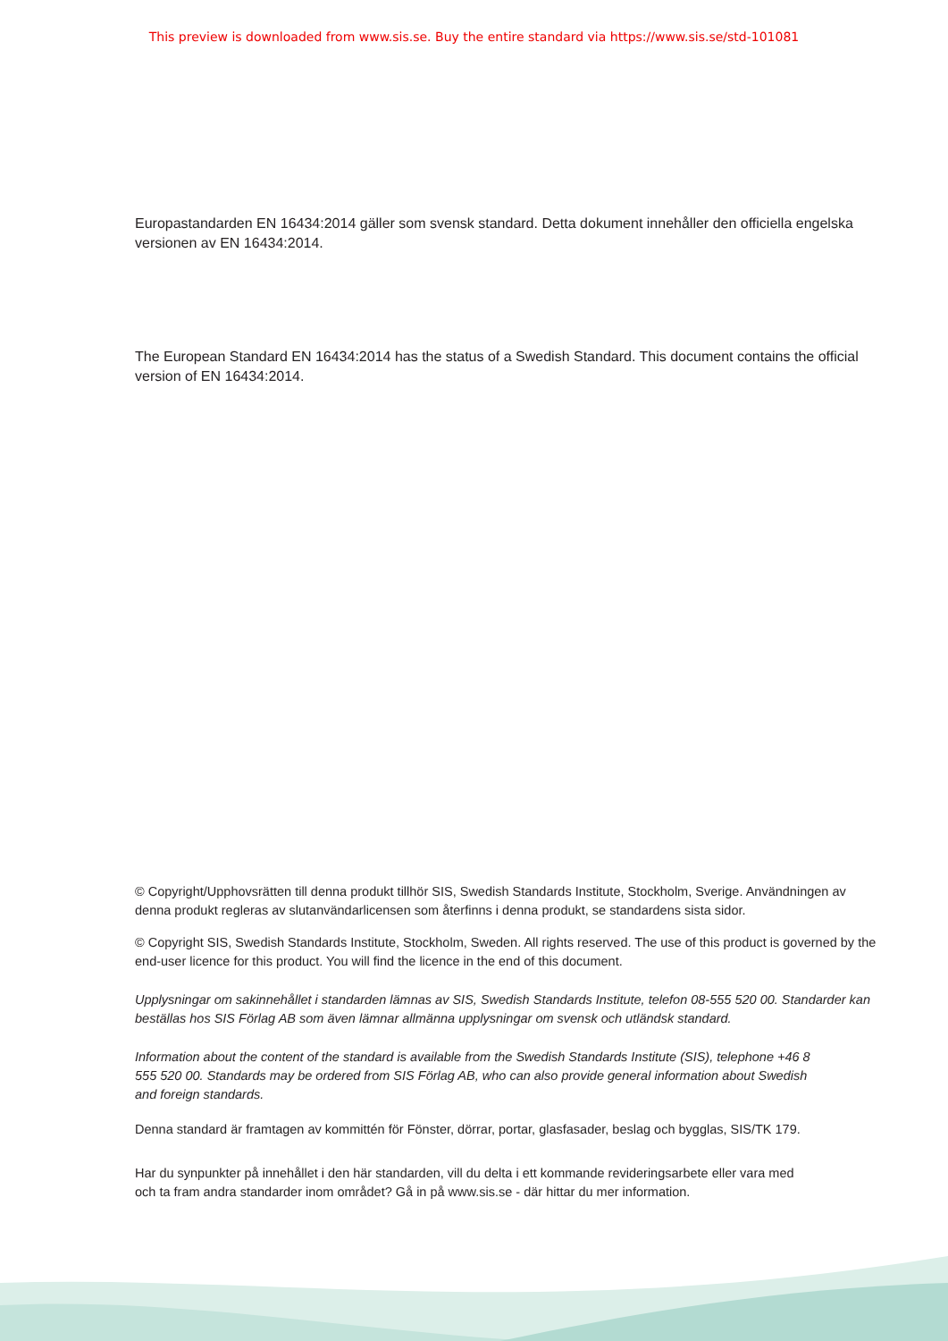This preview is downloaded from www.sis.se. Buy the entire standard via https://www.sis.se/std-101081
Europastandarden EN 16434:2014 gäller som svensk standard. Detta dokument innehåller den officiella engelska versionen av EN 16434:2014.
The European Standard EN 16434:2014 has the status of a Swedish Standard. This document contains the official version of EN 16434:2014.
© Copyright/Upphovsrätten till denna produkt tillhör SIS, Swedish Standards Institute, Stockholm, Sverige. Användningen av denna produkt regleras av slutanvändarlicensen som återfinns i denna produkt, se standardens sista sidor.
© Copyright SIS, Swedish Standards Institute, Stockholm, Sweden. All rights reserved. The use of this product is governed by the end-user licence for this product. You will find the licence in the end of this document.
Upplysningar om sakinnehållet i standarden lämnas av SIS, Swedish Standards Institute, telefon 08-555 520 00. Standarder kan beställas hos SIS Förlag AB som även lämnar allmänna upplysningar om svensk och utländsk standard.
Information about the content of the standard is available from the Swedish Standards Institute (SIS), telephone +46 8 555 520 00. Standards may be ordered from SIS Förlag AB, who can also provide general information about Swedish and foreign standards.
Denna standard är framtagen av kommittén för Fönster, dörrar, portar, glasfasader, beslag och bygglas, SIS/TK 179.
Har du synpunkter på innehållet i den här standarden, vill du delta i ett kommande revideringsarbete eller vara med och ta fram andra standarder inom området? Gå in på www.sis.se - där hittar du mer information.